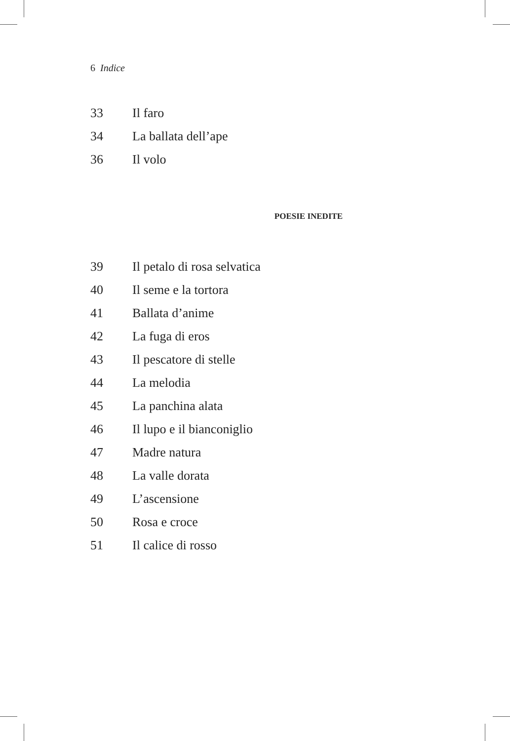6 Indice
33 Il faro
34 La ballata dell’ape
36 Il volo
POESIE INEDITE
39 Il petalo di rosa selvatica
40 Il seme e la tortora
41 Ballata d’anime
42 La fuga di eros
43 Il pescatore di stelle
44 La melodia
45 La panchina alata
46 Il lupo e il bianconiglio
47 Madre natura
48 La valle dorata
49 L’ascensione
50 Rosa e croce
51 Il calice di rosso